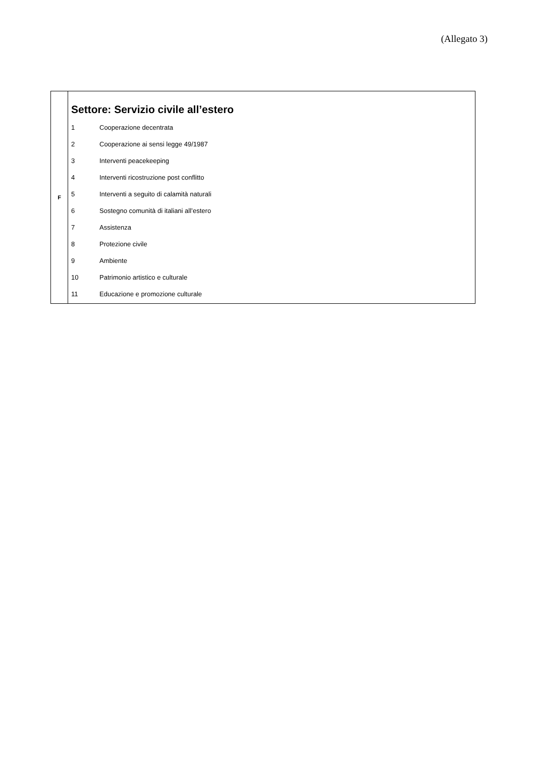(Allegato 3)
| F | Settore: Servizio civile all’estero 1 Cooperazione decentrata 2 Cooperazione ai sensi legge 49/1987 3 Interventi peacekeeping 4 Interventi ricostruzione post conflitto 5 Interventi a seguito di calamità naturali 6 Sostegno comunità di italiani all’estero 7 Assistenza 8 Protezione civile 9 Ambiente 10 Patrimonio artistico e culturale 11 Educazione e promozione culturale |